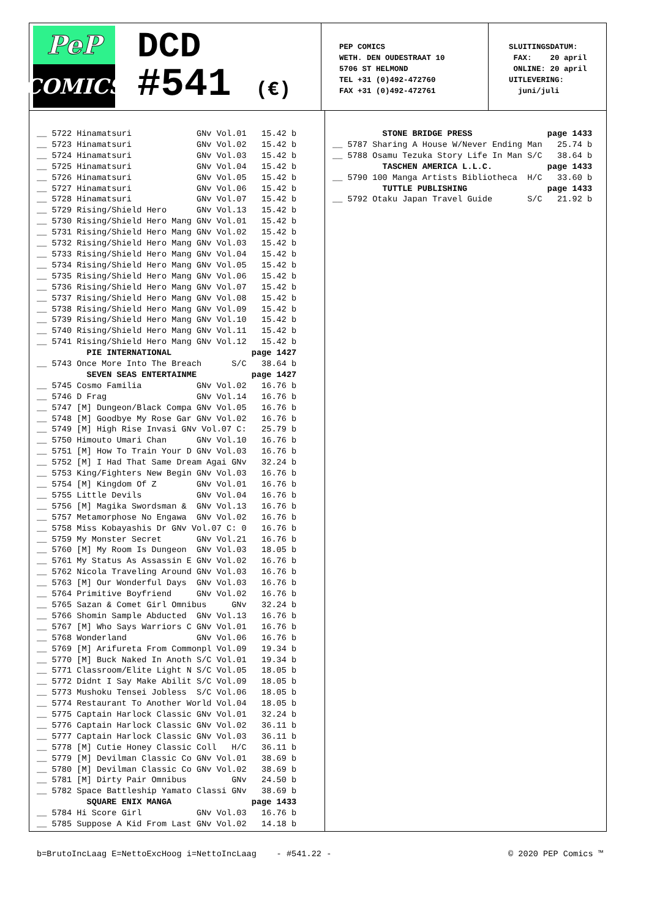PeP
COMICS
DCD
#541 (€)
PEP COMICS WETH. DEN OUDESTRAAT 10 5706 ST HELMOND TEL +31 (0)492-472760 FAX +31 (0)492-472761
SLUITINGSDATUM: FAX: 20 april ONLINE: 20 april UITLEVERING: juni/juli
__ 5722 Hinamatsuri GNv Vol.01 15.42 b __ 5723 Hinamatsuri GNv Vol.02 15.42 b __ 5724 Hinamatsuri GNv Vol.03 15.42 b __ 5725 Hinamatsuri GNv Vol.04 15.42 b __ 5726 Hinamatsuri GNv Vol.05 15.42 b __ 5727 Hinamatsuri GNv Vol.06 15.42 b __ 5728 Hinamatsuri GNv Vol.07 15.42 b __ 5729 Rising/Shield Hero GNv Vol.13 15.42 b __ 5730 Rising/Shield Hero Mang GNv Vol.01 15.42 b __ 5731 Rising/Shield Hero Mang GNv Vol.02 15.42 b __ 5732 Rising/Shield Hero Mang GNv Vol.03 15.42 b __ 5733 Rising/Shield Hero Mang GNv Vol.04 15.42 b __ 5734 Rising/Shield Hero Mang GNv Vol.05 15.42 b __ 5735 Rising/Shield Hero Mang GNv Vol.06 15.42 b __ 5736 Rising/Shield Hero Mang GNv Vol.07 15.42 b __ 5737 Rising/Shield Hero Mang GNv Vol.08 15.42 b __ 5738 Rising/Shield Hero Mang GNv Vol.09 15.42 b __ 5739 Rising/Shield Hero Mang GNv Vol.10 15.42 b __ 5740 Rising/Shield Hero Mang GNv Vol.11 15.42 b __ 5741 Rising/Shield Hero Mang GNv Vol.12 15.42 b PIE INTERNATIONAL page 1427 __ 5743 Once More Into The Breach S/C 38.64 b SEVEN SEAS ENTERTAINME page 1427 __ 5745 Cosmo Familia GNv Vol.02 16.76 b __ 5746 D Frag GNv Vol.14 16.76 b __ 5747 [M] Dungeon/Black Compa GNv Vol.05 16.76 b __ 5748 [M] Goodbye My Rose Gar GNv Vol.02 16.76 b __ 5749 [M] High Rise Invasi GNv Vol.07 C: 25.79 b __ 5750 Himouto Umari Chan GNv Vol.10 16.76 b __ 5751 [M] How To Train Your D GNv Vol.03 16.76 b __ 5752 [M] I Had That Same Dream Agai GNv 32.24 b __ 5753 King/Fighters New Begin GNv Vol.03 16.76 b __ 5754 [M] Kingdom Of Z GNv Vol.01 16.76 b __ 5755 Little Devils GNv Vol.04 16.76 b __ 5756 [M] Magika Swordsman & GNv Vol.13 16.76 b __ 5757 Metamorphose No Engawa GNv Vol.02 16.76 b __ 5758 Miss Kobayashis Dr GNv Vol.07 C: 0 16.76 b __ 5759 My Monster Secret GNv Vol.21 16.76 b __ 5760 [M] My Room Is Dungeon GNv Vol.03 18.05 b __ 5761 My Status As Assassin E GNv Vol.02 16.76 b __ 5762 Nicola Traveling Around GNv Vol.03 16.76 b __ 5763 [M] Our Wonderful Days GNv Vol.03 16.76 b __ 5764 Primitive Boyfriend GNv Vol.02 16.76 b __ 5765 Sazan & Comet Girl Omnibus GNv 32.24 b __ 5766 Shomin Sample Abducted GNv Vol.13 16.76 b __ 5767 [M] Who Says Warriors C GNv Vol.01 16.76 b __ 5768 Wonderland GNv Vol.06 16.76 b __ 5769 [M] Arifureta From Commonpl Vol.09 19.34 b __ 5770 [M] Buck Naked In Anoth S/C Vol.01 19.34 b __ 5771 Classroom/Elite Light N S/C Vol.05 18.05 b __ 5772 Didnt I Say Make Abilit S/C Vol.09 18.05 b __ 5773 Mushoku Tensei Jobless S/C Vol.06 18.05 b __ 5774 Restaurant To Another World Vol.04 18.05 b __ 5775 Captain Harlock Classic GNv Vol.01 32.24 b __ 5776 Captain Harlock Classic GNv Vol.02 36.11 b __ 5777 Captain Harlock Classic GNv Vol.03 36.11 b __ 5778 [M] Cutie Honey Classic Coll H/C 36.11 b __ 5779 [M] Devilman Classic Co GNv Vol.01 38.69 b __ 5780 [M] Devilman Classic Co GNv Vol.02 38.69 b __ 5781 [M] Dirty Pair Omnibus GNv 24.50 b __ 5782 Space Battleship Yamato Classi GNv 38.69 b SQUARE ENIX MANGA page 1433 __ 5784 Hi Score Girl GNv Vol.03 16.76 b __ 5785 Suppose A Kid From Last GNv Vol.02 14.18 b
STONE BRIDGE PRESS page 1433 __ 5787 Sharing A House W/Never Ending Man 25.74 b __ 5788 Osamu Tezuka Story Life In Man S/C 38.64 b TASCHEN AMERICA L.L.C. page 1433 __ 5790 100 Manga Artists Bibliotheca H/C 33.60 b TUTTLE PUBLISHING page 1433 __ 5792 Otaku Japan Travel Guide S/C 21.92 b
b=BrutoIncLaag E=NettoExcHoog i=NettoIncLaag - #541.22 - © 2020 PEP Comics ™